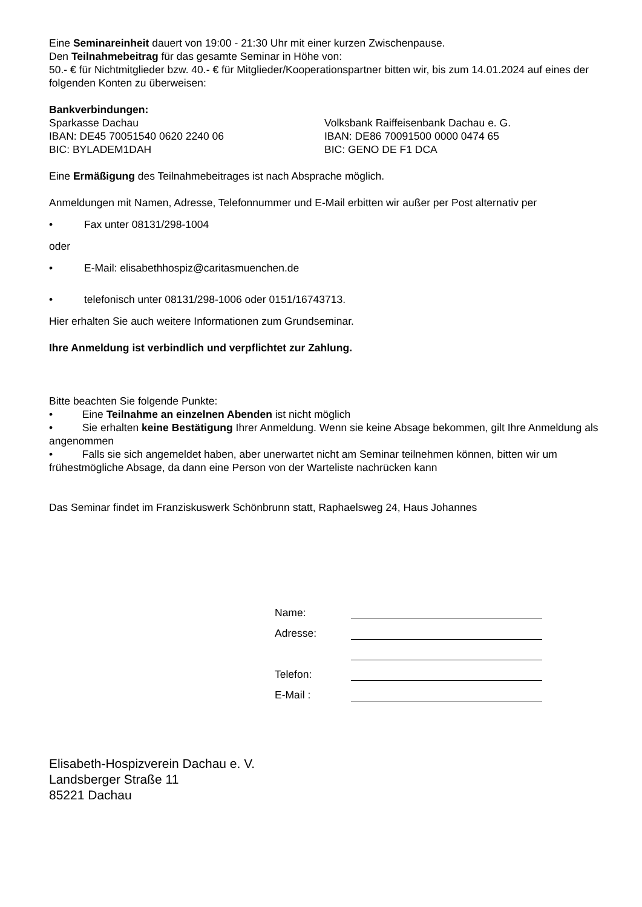Eine Seminareinheit dauert von 19:00 - 21:30 Uhr mit einer kurzen Zwischenpause.
Den Teilnahmebeitrag für das gesamte Seminar in Höhe von:
50.- € für Nichtmitglieder bzw. 40.- € für Mitglieder/Kooperationspartner bitten wir, bis zum 14.01.2024 auf eines der folgenden Konten zu überweisen:
Bankverbindungen:
Sparkasse Dachau
IBAN: DE45 70051540 0620 2240 06
BIC: BYLADEM1DAH
Volksbank Raiffeisenbank Dachau e. G.
IBAN: DE86 70091500 0000 0474 65
BIC: GENO DE F1 DCA
Eine Ermäßigung des Teilnahmebeitrages ist nach Absprache möglich.
Anmeldungen mit Namen, Adresse, Telefonnummer und E-Mail erbitten wir außer per Post alternativ per
• Fax unter 08131/298-1004
oder
• E-Mail: elisabethhospiz@caritasmuenchen.de
• telefonisch unter 08131/298-1006 oder 0151/16743713.
Hier erhalten Sie auch weitere Informationen zum Grundseminar.
Ihre Anmeldung ist verbindlich und verpflichtet zur Zahlung.
Bitte beachten Sie folgende Punkte:
• Eine Teilnahme an einzelnen Abenden ist nicht möglich
• Sie erhalten keine Bestätigung Ihrer Anmeldung. Wenn sie keine Absage bekommen, gilt Ihre Anmeldung als angenommen
• Falls sie sich angemeldet haben, aber unerwartet nicht am Seminar teilnehmen können, bitten wir um frühestmögliche Absage, da dann eine Person von der Warteliste nachrücken kann
Das Seminar findet im Franziskuswerk Schönbrunn statt, Raphaelsweg 24, Haus Johannes
Name:
Adresse:
Telefon:
E-Mail :
Elisabeth-Hospizverein Dachau e. V.
Landsberger Straße 11
85221 Dachau